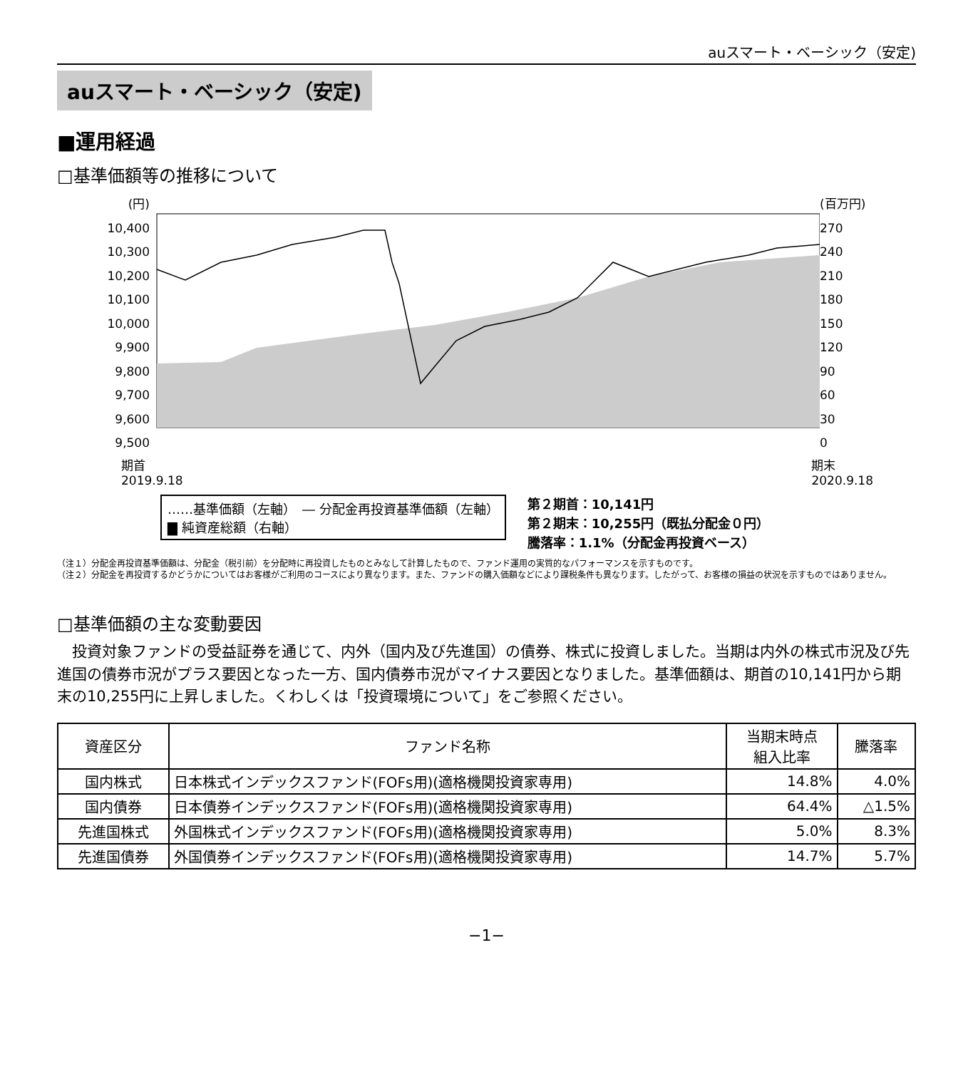auスマート・ベーシック（安定)
auスマート・ベーシック（安定)
■運用経過
□基準価額等の推移について
(円)
10,400
10,300
10,200
10,100
10,000
9,900
9,800
9,700
9,600
9,500
(百万円)
270
240
210
180
150
120
90
60
30
0
期首
2019.9.18 期末
2020.9.18
……基準価額（左軸）　― 分配金再投資基準価額（左軸）
▇ 純資産総額（右軸）
第２期首：10,141円
第２期末：10,255円（既払分配金０円）
騰落率：1.1%（分配金再投資ベース）
（注１）分配金再投資基準価額は、分配金（税引前）を分配時に再投資したものとみなして計算したもので、ファンド運用の実質的なパフォーマンスを示すものです。
（注２）分配金を再投資するかどうかについてはお客様がご利用のコースにより異なります。また、ファンドの購入価額などにより課税条件も異なります。したがって、お客様の損益の状況を示すものではありません。
□基準価額の主な変動要因
投資対象ファンドの受益証券を通じて、内外（国内及び先進国）の債券、株式に投資しました。当期は内外の株式市況及び先進国の債券市況がプラス要因となった一方、国内債券市況がマイナス要因となりました。基準価額は、期首の10,141円から期末の10,255円に上昇しました。くわしくは「投資環境について」をご参照ください。
| 資産区分 | ファンド名称 | 当期末時点 組入比率 | 騰落率 |
| --- | --- | --- | --- |
| 国内株式 | 日本株式インデックスファンド(FOFs用)(適格機関投資家専用) | 14.8% | 4.0% |
| 国内債券 | 日本債券インデックスファンド(FOFs用)(適格機関投資家専用) | 64.4% | △1.5% |
| 先進国株式 | 外国株式インデックスファンド(FOFs用)(適格機関投資家専用) | 5.0% | 8.3% |
| 先進国債券 | 外国債券インデックスファンド(FOFs用)(適格機関投資家専用) | 14.7% | 5.7% |
−1−